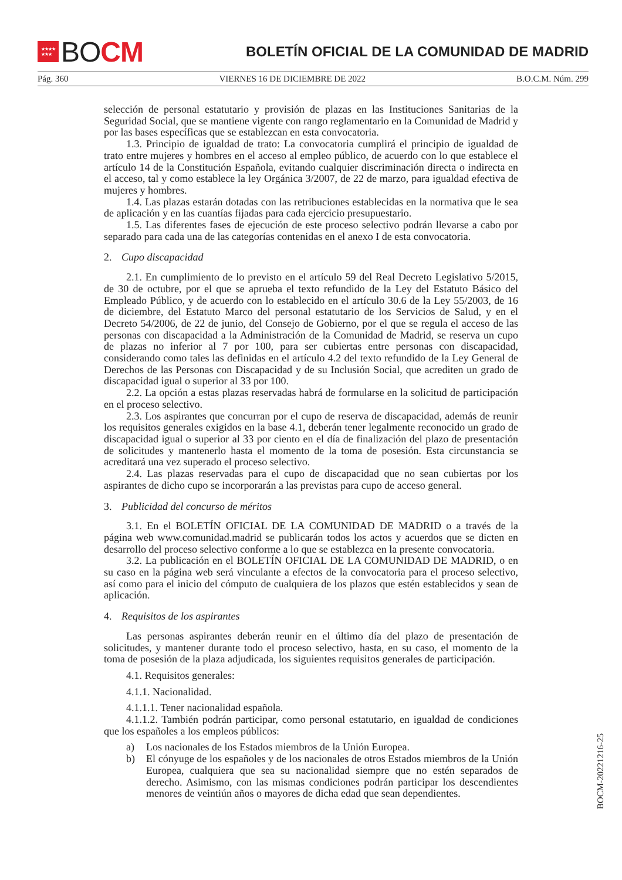★★★★
★★★
BO CM
BOLETÍN OFICIAL DE LA COMUNIDAD DE MADRID
Pág. 360 VIERNES 16 DE DICIEMBRE DE 2022 B.O.C.M. Núm. 299
selección de personal estatutario y provisión de plazas en las Instituciones Sanitarias de la Seguridad Social, que se mantiene vigente con rango reglamentario en la Comunidad de Madrid y por las bases específicas que se establezcan en esta convocatoria.
1.3. Principio de igualdad de trato: La convocatoria cumplirá el principio de igualdad de trato entre mujeres y hombres en el acceso al empleo público, de acuerdo con lo que establece el artículo 14 de la Constitución Española, evitando cualquier discriminación directa o indirecta en el acceso, tal y como establece la ley Orgánica 3/2007, de 22 de marzo, para igualdad efectiva de mujeres y hombres.
1.4. Las plazas estarán dotadas con las retribuciones establecidas en la normativa que le sea de aplicación y en las cuantías fijadas para cada ejercicio presupuestario.
1.5. Las diferentes fases de ejecución de este proceso selectivo podrán llevarse a cabo por separado para cada una de las categorías contenidas en el anexo I de esta convocatoria.
2. Cupo discapacidad
2.1. En cumplimiento de lo previsto en el artículo 59 del Real Decreto Legislativo 5/2015, de 30 de octubre, por el que se aprueba el texto refundido de la Ley del Estatuto Básico del Empleado Público, y de acuerdo con lo establecido en el artículo 30.6 de la Ley 55/2003, de 16 de diciembre, del Estatuto Marco del personal estatutario de los Servicios de Salud, y en el Decreto 54/2006, de 22 de junio, del Consejo de Gobierno, por el que se regula el acceso de las personas con discapacidad a la Administración de la Comunidad de Madrid, se reserva un cupo de plazas no inferior al 7 por 100, para ser cubiertas entre personas con discapacidad, considerando como tales las definidas en el artículo 4.2 del texto refundido de la Ley General de Derechos de las Personas con Discapacidad y de su Inclusión Social, que acrediten un grado de discapacidad igual o superior al 33 por 100.
2.2. La opción a estas plazas reservadas habrá de formularse en la solicitud de participación en el proceso selectivo.
2.3. Los aspirantes que concurran por el cupo de reserva de discapacidad, además de reunir los requisitos generales exigidos en la base 4.1, deberán tener legalmente reconocido un grado de discapacidad igual o superior al 33 por ciento en el día de finalización del plazo de presentación de solicitudes y mantenerlo hasta el momento de la toma de posesión. Esta circunstancia se acreditará una vez superado el proceso selectivo.
2.4. Las plazas reservadas para el cupo de discapacidad que no sean cubiertas por los aspirantes de dicho cupo se incorporarán a las previstas para cupo de acceso general.
3. Publicidad del concurso de méritos
3.1. En el BOLETÍN OFICIAL DE LA COMUNIDAD DE MADRID o a través de la página web www.comunidad.madrid se publicarán todos los actos y acuerdos que se dicten en desarrollo del proceso selectivo conforme a lo que se establezca en la presente convocatoria.
3.2. La publicación en el BOLETÍN OFICIAL DE LA COMUNIDAD DE MADRID, o en su caso en la página web será vinculante a efectos de la convocatoria para el proceso selectivo, así como para el inicio del cómputo de cualquiera de los plazos que estén establecidos y sean de aplicación.
4. Requisitos de los aspirantes
Las personas aspirantes deberán reunir en el último día del plazo de presentación de solicitudes, y mantener durante todo el proceso selectivo, hasta, en su caso, el momento de la toma de posesión de la plaza adjudicada, los siguientes requisitos generales de participación.
4.1. Requisitos generales:
4.1.1. Nacionalidad.
4.1.1.1. Tener nacionalidad española.
4.1.1.2. También podrán participar, como personal estatutario, en igualdad de condiciones que los españoles a los empleos públicos:
a) Los nacionales de los Estados miembros de la Unión Europea.
b) El cónyuge de los españoles y de los nacionales de otros Estados miembros de la Unión Europea, cualquiera que sea su nacionalidad siempre que no estén separados de derecho. Asimismo, con las mismas condiciones podrán participar los descendientes menores de veintiún años o mayores de dicha edad que sean dependientes.
BOCM-20221216-25